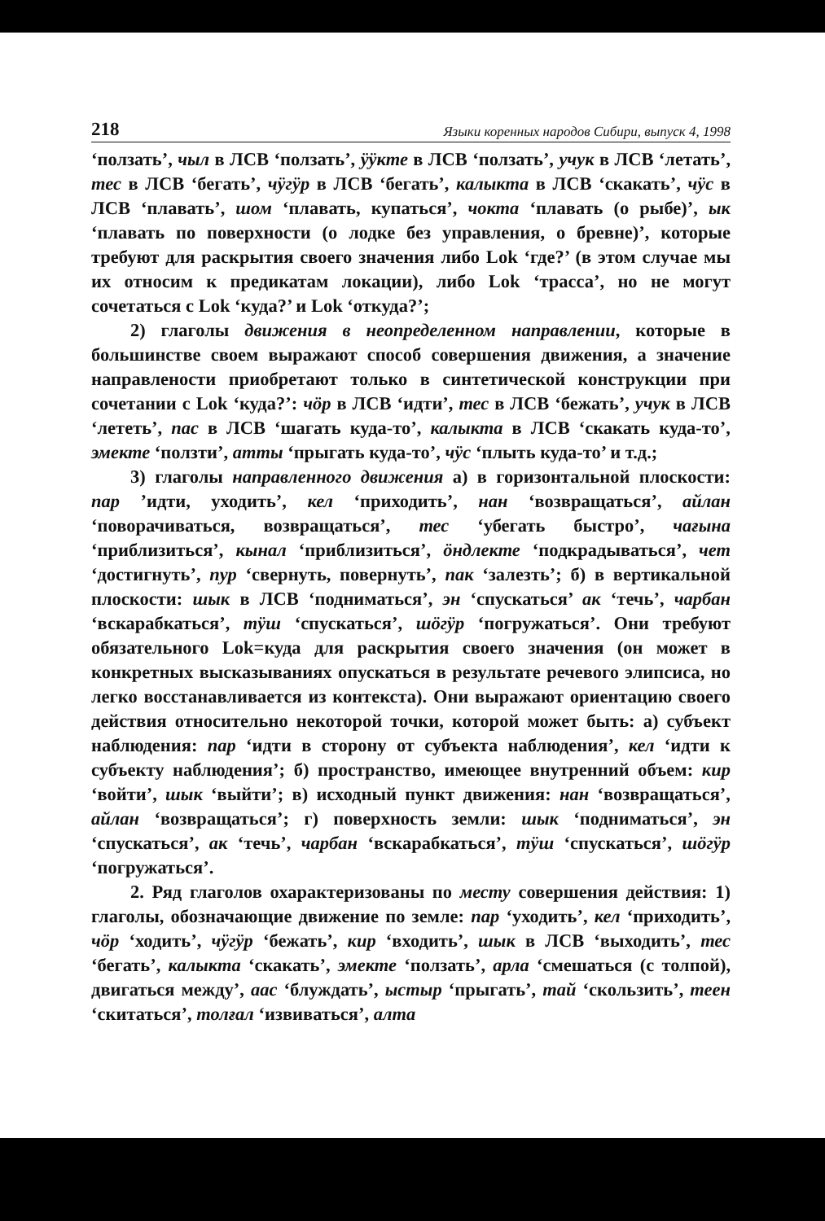218 Языки коренных народов Сибири, выпуск 4, 1998
‘ползать’, чыл в ЛСВ ‘ползать’, ӱӱкте в ЛСВ ‘ползать’, учук в ЛСВ ‘летать’, тес в ЛСВ ‘бегать’, чӱгӱр в ЛСВ ‘бегать’, калыкта в ЛСВ ‘скакать’, чӱс в ЛСВ ‘плавать’, шом ‘плавать, купаться’, чокта ‘плавать (о рыбе)’, ык ‘плавать по поверхности (о лодке без управления, о бревне)’, которые требуют для раскрытия своего значения либо Lok ‘где?’ (в этом случае мы их относим к предикатам локации), либо Lok ‘трасса’, но не могут сочетаться с Lok ‘куда?’ и Lok ‘откуда?’;
2) глаголы движения в неопределенном направлении, которые в большинстве своем выражают способ совершения движения, а значение направлености приобретают только в синтетической конструкции при сочетании с Lok ‘куда?’: чӧр в ЛСВ ‘идти’, тес в ЛСВ ‘бежать’, учук в ЛСВ ‘лететь’, пас в ЛСВ ‘шагать куда-то’, калыкта в ЛСВ ‘скакать куда-то’, эмекте ‘ползти’, атты ‘прыгать куда-то’, чӱс ‘плыть куда-то’ и т.д.;
3) глаголы направленного движения а) в горизонтальной плоскости: пар ’идти, уходить’, кел ‘приходить’, нан ‘возвращаться’, айлан ‘поворачиваться, возвращаться’, тес ‘убегать быстро’, чағына ‘приблизиться’, кынал ‘приблизиться’, ӧндлекте ‘подкрадываться’, чет ‘достигнуть’, пур ‘свернуть, повернуть’, пак ‘залезть’; б) в вертикальной плоскости: шык в ЛСВ ‘подниматься’, эн ‘спускаться’ ак ‘течь’, чарбан ‘вскарабкаться’, тӱш ‘спускаться’, шӧгӱр ‘погружаться’. Они требуют обязательного Lok=куда для раскрытия своего значения (он может в конкретных высказываниях опускаться в результате речевого элипсиса, но легко восстанавливается из контекста). Они выражают ориентацию своего действия относительно некоторой точки, которой может быть: а) субъект наблюдения: пар ‘идти в сторону от субъекта наблюдения’, кел ‘идти к субъекту наблюдения’; б) пространство, имеющее внутренний объем: кир ‘войти’, шык ‘выйти’; в) исходный пункт движения: нан ‘возвращаться’, айлан ‘возвращаться’; г) поверхность земли: шык ‘подниматься’, эн ‘спускаться’, ак ‘течь’, чарбан ‘вскарабкаться’, тӱш ‘спускаться’, шӧгӱр ‘погружаться’.
2. Ряд глаголов охарактеризованы по месту совершения действия: 1) глаголы, обозначающие движение по земле: пар ‘уходить’, кел ‘приходить’, чӧр ‘ходить’, чӱгӱр ‘бежать’, кир ‘входить’, шык в ЛСВ ‘выходить’, тес ‘бегать’, калыкта ‘скакать’, эмекте ‘ползать’, арла ‘смешаться (с толпой), двигаться между’, аас ‘блуждать’, ыстыр ‘прыгать’, тай ‘скользить’, теен ‘скитаться’, толғал ‘извиваться’, алта